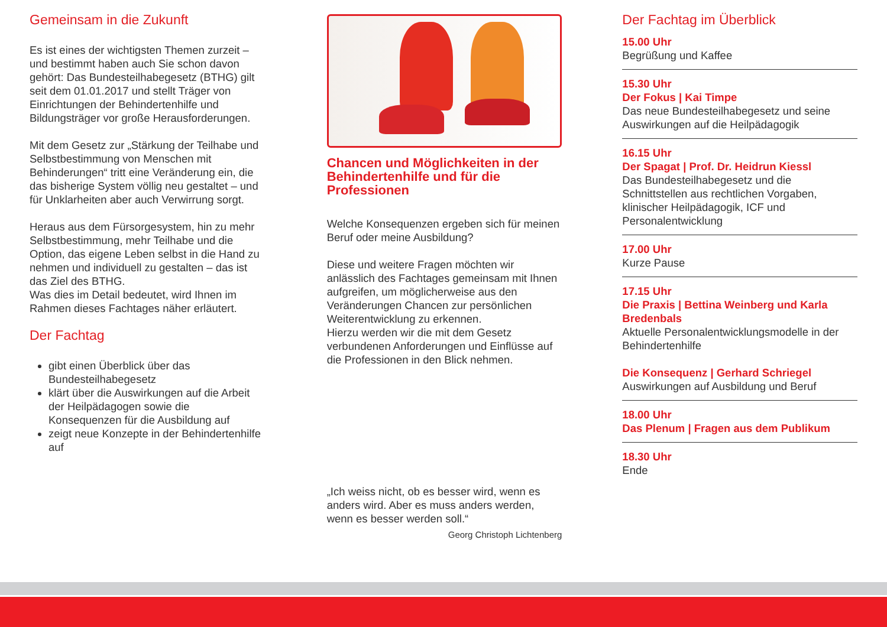Gemeinsam in die Zukunft
Es ist eines der wichtigsten Themen zurzeit – und bestimmt haben auch Sie schon davon gehört: Das Bundesteilhabegesetz (BTHG) gilt seit dem 01.01.2017 und stellt Träger von Einrichtungen der Behindertenhilfe und Bildungsträger vor große Herausforderungen.
Mit dem Gesetz zur „Stärkung der Teilhabe und Selbstbestimmung von Menschen mit Behinderungen“ tritt eine Veränderung ein, die das bisherige System völlig neu gestaltet – und für Unklarheiten aber auch Verwirrung sorgt.
Heraus aus dem Fürsorgesystem, hin zu mehr Selbstbestimmung, mehr Teilhabe und die Option, das eigene Leben selbst in die Hand zu nehmen und individuell zu gestalten – das ist das Ziel des BTHG.
Was dies im Detail bedeutet, wird Ihnen im Rahmen dieses Fachtages näher erläutert.
Der Fachtag
gibt einen Überblick über das Bundesteilhabegesetz
klärt über die Auswirkungen auf die Arbeit der Heilpädagogen sowie die Konsequenzen für die Ausbildung auf
zeigt neue Konzepte in der Behindertenhilfe auf
Chancen und Möglichkeiten in der Behindertenhilfe und für die Professionen
Welche Konsequenzen ergeben sich für meinen Beruf oder meine Ausbildung?
Diese und weitere Fragen möchten wir anlässlich des Fachtages gemeinsam mit Ihnen aufgreifen, um möglicherweise aus den Veränderungen Chancen zur persönlichen Weiterentwicklung zu erkennen.
Hierzu werden wir die mit dem Gesetz verbundenen Anforderungen und Einflüsse auf die Professionen in den Blick nehmen.
„Ich weiss nicht, ob es besser wird, wenn es anders wird. Aber es muss anders werden, wenn es besser werden soll.“
Georg Christoph Lichtenberg
Der Fachtag im Überblick
15.00 Uhr
Begrüßung und Kaffee
15.30 Uhr
Der Fokus | Kai Timpe
Das neue Bundesteilhabegesetz und seine Auswirkungen auf die Heilpädagogik
16.15 Uhr
Der Spagat | Prof. Dr. Heidrun Kiessl
Das Bundesteilhabegesetz und die Schnittstellen aus rechtlichen Vorgaben, klinischer Heilpädagogik, ICF und Personalentwicklung
17.00 Uhr
Kurze Pause
17.15 Uhr
Die Praxis | Bettina Weinberg und Karla Bredenbals
Aktuelle Personalentwicklungsmodelle in der Behindertenhilfe
Die Konsequenz | Gerhard Schriegel
Auswirkungen auf Ausbildung und Beruf
18.00 Uhr
Das Plenum | Fragen aus dem Publikum
18.30 Uhr
Ende